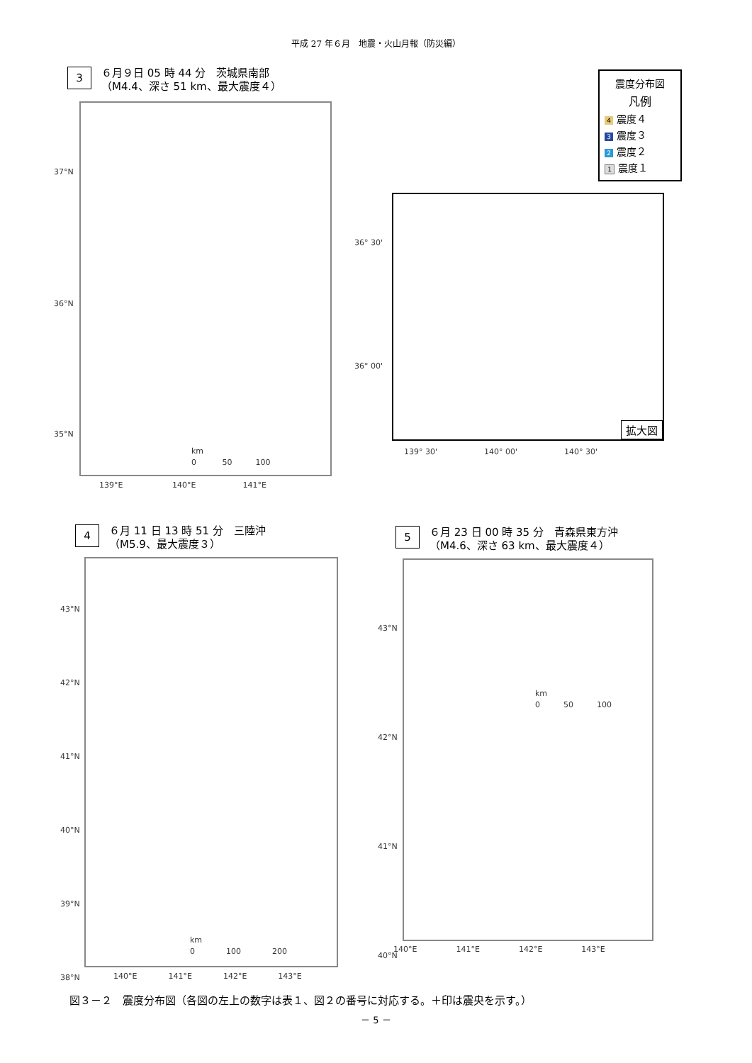平成 27 年６月　地震・火山月報（防災編）
3
６月９日 05 時 44 分　茨城県南部
（M4.4、深さ 51 km、最大震度４）
37°N
36°N
35°N
139°E 　　　　　　140°E　　　　　　141°E
km
0 　　　50　　　100
拡大図
36° 30'
36° 00'
139° 30'　　　　　　140° 00'　　　　　　140° 30'
震度分布図
凡例
4 震度４
3 震度３
2 震度２
1 震度１
4
６月 11 日 13 時 51 分　三陸沖
（M5.9、最大震度３）
43°N
42°N
41°N
40°N
39°N
38°N
140°E　　　　141°E　　　　142°E　　　　143°E
km
0　　　　100　　　　200
5
６月 23 日 00 時 35 分　青森県東方沖
（M4.6、深さ 63 km、最大震度４）
43°N
42°N
41°N
40°N
140°E　　　　　141°E　　　　　142°E　　　　　143°E
km
0　　　50　　　100
図３－２　震度分布図（各図の左上の数字は表１、図２の番号に対応する。＋印は震央を示す。）
－ 5 －